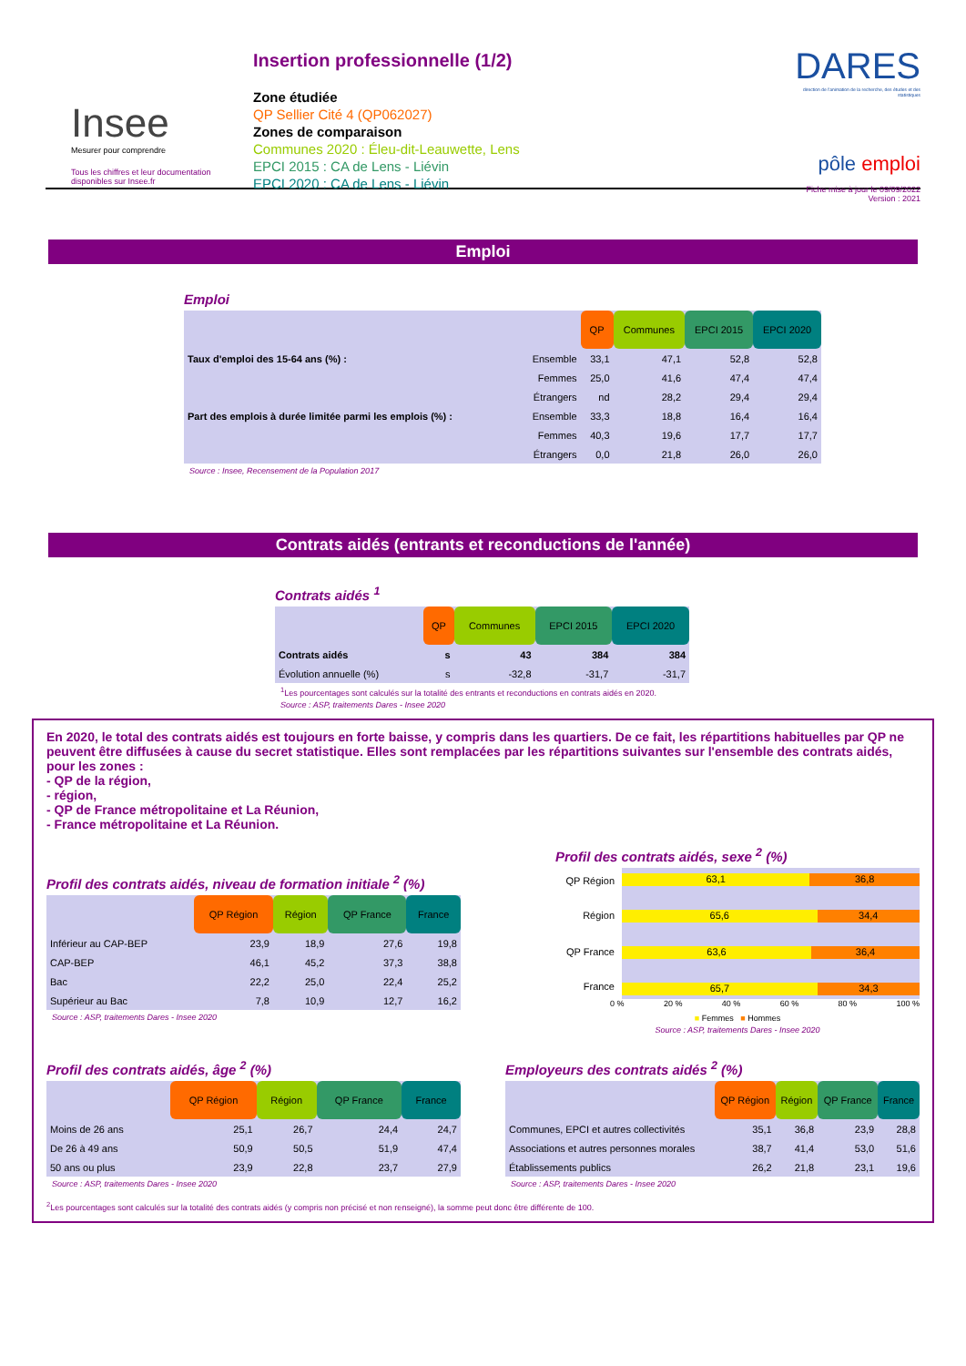Insee
Mesurer pour comprendre
Tous les chiffres et leur documentation disponibles sur Insee.fr
Insertion professionnelle (1/2)
Zone étudiée
QP Sellier Cité 4 (QP062027)
Zones de comparaison
Communes 2020 : Éleu-dit-Leauwette, Lens
EPCI 2015 : CA de Lens - Liévin
EPCI 2020 : CA de Lens - Liévin
DARES
direction de l'animation de la recherche, des études et des statistiques
pôle emploi
Fiche mise à jour le 09/09/2022
Version : 2021
Emploi
Emploi
| | | QP | Communes | EPCI 2015 | EPCI 2020 |
| --- | --- | --- | --- | --- | --- |
| Taux d'emploi des 15-64 ans (%) : | Ensemble | 33,1 | 47,1 | 52,8 | 52,8 |
| | Femmes | 25,0 | 41,6 | 47,4 | 47,4 |
| | Étrangers | nd | 28,2 | 29,4 | 29,4 |
| Part des emplois à durée limitée parmi les emplois (%) : | Ensemble | 33,3 | 18,8 | 16,4 | 16,4 |
| | Femmes | 40,3 | 19,6 | 17,7 | 17,7 |
| | Étrangers | 0,0 | 21,8 | 26,0 | 26,0 |
Source : Insee, Recensement de la Population 2017
Contrats aidés (entrants et reconductions de l'année)
Contrats aidés <sup>1</sup>
| | QP | Communes | EPCI 2015 | EPCI 2020 |
| --- | --- | --- | --- | --- |
| Contrats aidés | s | 43 | 384 | 384 |
| Évolution annuelle (%) | s | -32,8 | -31,7 | -31,7 |
<sup>1</sup> Les pourcentages sont calculés sur la totalité des entrants et reconductions en contrats aidés en 2020.
Source : ASP, traitements Dares - Insee 2020
En 2020, le total des contrats aidés est toujours en forte baisse, y compris dans les quartiers. De ce fait, les répartitions habituelles par QP ne peuvent être diffusées à cause du secret statistique. Elles sont remplacées par les répartitions suivantes sur l'ensemble des contrats aidés, pour les zones :
- QP de la région,
- région,
- QP de France métropolitaine et La Réunion,
- France métropolitaine et La Réunion.
Profil des contrats aidés, niveau de formation initiale <sup>2</sup> (%)
| | QP Région | Région | QP France | France |
| --- | --- | --- | --- | --- |
| Inférieur au CAP-BEP | 23,9 | 18,9 | 27,6 | 19,8 |
| CAP-BEP | 46,1 | 45,2 | 37,3 | 38,8 |
| Bac | 22,2 | 25,0 | 22,4 | 25,2 |
| Supérieur au Bac | 7,8 | 10,9 | 12,7 | 16,2 |
Source : ASP, traitements Dares - Insee 2020
Profil des contrats aidés, sexe <sup>2</sup> (%)
QP Région
Région
QP France
France
63,1 36,8
65,6 34,4
63,6 36,4
65,7 34,3
0 % 20 % 40 % 60 % 80 % 100 %
■ Femmes ■ Hommes
Source : ASP, traitements Dares - Insee 2020
Profil des contrats aidés, âge <sup>2</sup> (%)
| | QP Région | Région | QP France | France |
| --- | --- | --- | --- | --- |
| Moins de 26 ans | 25,1 | 26,7 | 24,4 | 24,7 |
| De 26 à 49 ans | 50,9 | 50,5 | 51,9 | 47,4 |
| 50 ans ou plus | 23,9 | 22,8 | 23,7 | 27,9 |
Source : ASP, traitements Dares - Insee 2020
Employeurs des contrats aidés <sup>2</sup> (%)
| | QP Région | Région | QP France | France |
| --- | --- | --- | --- | --- |
| Communes, EPCI et autres collectivités | 35,1 | 36,8 | 23,9 | 28,8 |
| Associations et autres personnes morales | 38,7 | 41,4 | 53,0 | 51,6 |
| Établissements publics | 26,2 | 21,8 | 23,1 | 19,6 |
Source : ASP, traitements Dares - Insee 2020
<sup>2</sup> Les pourcentages sont calculés sur la totalité des contrats aidés (y compris non précisé et non renseigné), la somme peut donc être différente de 100.